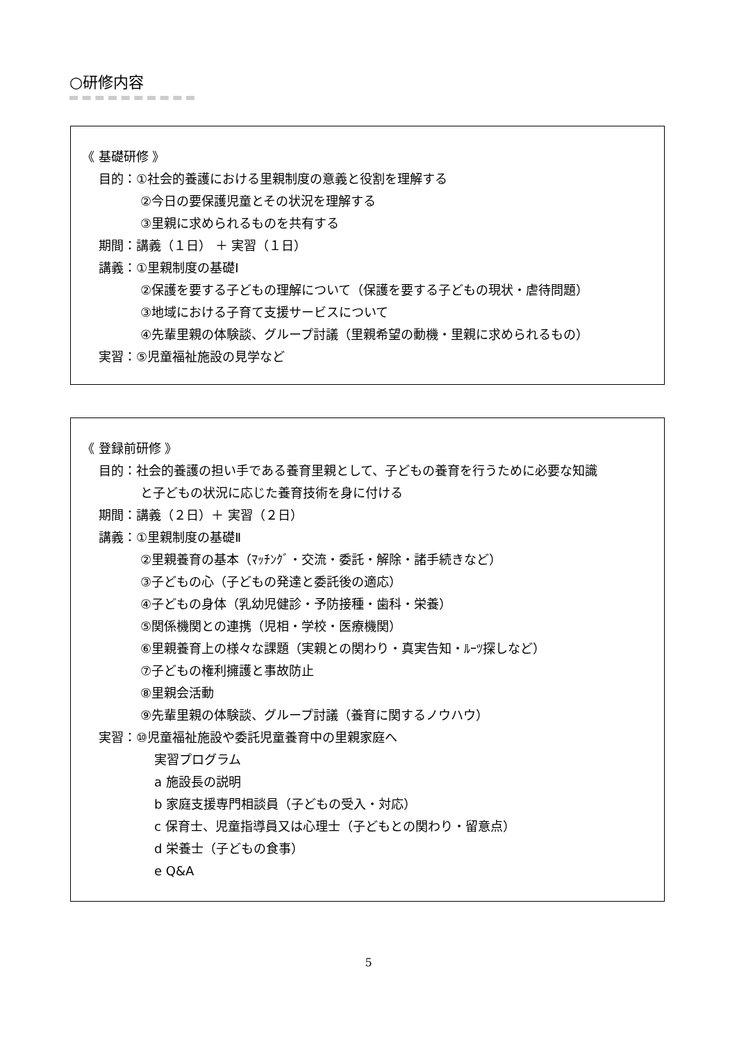○研修内容
《 基礎研修 》
目的：①社会的養護における里親制度の意義と役割を理解する
②今日の要保護児童とその状況を理解する
③里親に求められるものを共有する
期間：講義（１日） ＋ 実習（１日）
講義：①里親制度の基礎Ⅰ
②保護を要する子どもの理解について（保護を要する子どもの現状・虐待問題）
③地域における子育て支援サービスについて
④先輩里親の体験談、グループ討議（里親希望の動機・里親に求められるもの）
実習：⑤児童福祉施設の見学など
《 登録前研修 》
目的：社会的養護の担い手である養育里親として、子どもの養育を行うために必要な知識
と子どもの状況に応じた養育技術を身に付ける
期間：講義（２日）＋ 実習（２日）
講義：①里親制度の基礎Ⅱ
②里親養育の基本（ﾏｯﾁﾝｸﾞ・交流・委託・解除・諸手続きなど）
③子どもの心（子どもの発達と委託後の適応）
④子どもの身体（乳幼児健診・予防接種・歯科・栄養）
⑤関係機関との連携（児相・学校・医療機関）
⑥里親養育上の様々な課題（実親との関わり・真実告知・ﾙｰﾂ探しなど）
⑦子どもの権利擁護と事故防止
⑧里親会活動
⑨先輩里親の体験談、グループ討議（養育に関するノウハウ）
実習：⑩児童福祉施設や委託児童養育中の里親家庭へ
実習プログラム
a 施設長の説明
b 家庭支援専門相談員（子どもの受入・対応）
c 保育士、児童指導員又は心理士（子どもとの関わり・留意点）
d 栄養士（子どもの食事）
e Q&A
5